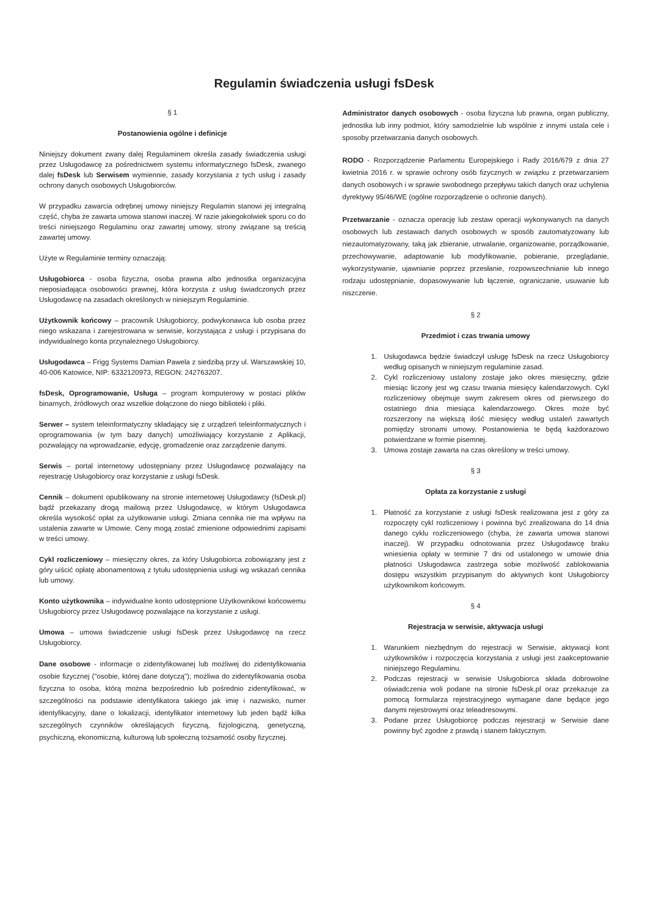Regulamin świadczenia usługi fsDesk
§ 1
Postanowienia ogólne i definicje
Niniejszy dokument zwany dalej Regulaminem określa zasady świadczenia usługi przez Usługodawcę za pośrednictwem systemu informatycznego fsDesk, zwanego dalej fsDesk lub Serwisem wymiennie, zasady korzystania z tych usług i zasady ochrony danych osobowych Usługobiorców.
W przypadku zawarcia odrębnej umowy niniejszy Regulamin stanowi jej integralną część, chyba że zawarta umowa stanowi inaczej. W razie jakiegokolwiek sporu co do treści niniejszego Regulaminu oraz zawartej umowy, strony związane są treścią zawartej umowy.
Użyte w Regulaminie terminy oznaczają:
Usługobiorca - osoba fizyczna, osoba prawna albo jednostka organizacyjna nieposiadająca osobowości prawnej, która korzysta z usług świadczonych przez Usługodawcę na zasadach określonych w niniejszym Regulaminie.
Użytkownik końcowy – pracownik Usługobiorcy, podwykonawca lub osoba przez niego wskazana i zarejestrowana w serwisie, korzystająca z usługi i przypisana do indywidualnego konta przynależnego Usługobiorcy.
Usługodawca – Frigg Systems Damian Pawela z siedzibą przy ul. Warszawskiej 10, 40-006 Katowice, NIP: 6332120973, REGON: 242763207.
fsDesk, Oprogramowanie, Usługa – program komputerowy w postaci plików binarnych, źródłowych oraz wszelkie dołączone do niego biblioteki i pliki.
Serwer – system teleinformatyczny składający się z urządzeń teleinformatycznych i oprogramowania (w tym bazy danych) umożliwiający korzystanie z Aplikacji, pozwalający na wprowadzanie, edycję, gromadzenie oraz zarządzenie danymi.
Serwis – portal internetowy udostępniany przez Usługodawcę pozwalający na rejestrację Usługobiorcy oraz korzystanie z usługi fsDesk.
Cennik – dokument opublikowany na stronie internetowej Usługodawcy (fsDesk.pl) bądź przekazany drogą mailową przez Usługodawcę, w którym Usługodawca określa wysokość opłat za użytkowanie usługi. Zmiana cennika nie ma wpływu na ustalenia zawarte w Umowie. Ceny mogą zostać zmienione odpowiednimi zapisami w treści umowy.
Cykl rozliczeniowy – miesięczny okres, za który Usługobiorca zobowiązany jest z góry uiścić opłatę abonamentową z tytułu udostępnienia usługi wg wskazań cennika lub umowy.
Konto użytkownika – indywidualne konto udostępnione Użytkownikowi końcowemu Usługobiorcy przez Usługodawcę pozwalające na korzystanie z usługi.
Umowa – umowa świadczenie usługi fsDesk przez Usługodawcę na rzecz Usługobiorcy.
Dane osobowe - informacje o zidentyfikowanej lub możliwej do zidentyfikowania osobie fizycznej ("osobie, której dane dotyczą"); możliwa do zidentyfikowania osoba fizyczna to osoba, którą można bezpośrednio lub pośrednio zidentyfikować, w szczególności na podstawie identyfikatora takiego jak imię i nazwisko, numer identyfikacyjny, dane o lokalizacji, identyfikator internetowy lub jeden bądź kilka szczególnych czynników określających fizyczną, fizjologiczną, genetyczną, psychiczną, ekonomiczną, kulturową lub społeczną tożsamość osoby fizycznej.
Administrator danych osobowych - osoba fizyczna lub prawna, organ publiczny, jednostka lub inny podmiot, który samodzielnie lub wspólnie z innymi ustala cele i sposoby przetwarzania danych osobowych.
RODO - Rozporządzenie Parlamentu Europejskiego i Rady 2016/679 z dnia 27 kwietnia 2016 r. w sprawie ochrony osób fizycznych w związku z przetwarzaniem danych osobowych i w sprawie swobodnego przepływu takich danych oraz uchylenia dyrektywy 95/46/WE (ogólne rozporządzenie o ochronie danych).
Przetwarzanie - oznacza operację lub zestaw operacji wykonywanych na danych osobowych lub zestawach danych osobowych w sposób zautomatyzowany lub niezautomatyzowany, taką jak zbieranie, utrwalanie, organizowanie, porządkowanie, przechowywanie, adaptowanie lub modyfikowanie, pobieranie, przeglądanie, wykorzystywanie, ujawnianie poprzez przesłanie, rozpowszechnianie lub innego rodzaju udostępnianie, dopasowywanie lub łączenie, ograniczanie, usuwanie lub niszczenie.
§ 2
Przedmiot i czas trwania umowy
1. Usługodawca będzie świadczył usługę fsDesk na rzecz Usługobiorcy według opisanych w niniejszym regulaminie zasad.
2. Cykl rozliczeniowy ustalony zostaje jako okres miesięczny, gdzie miesiąc liczony jest wg czasu trwania miesięcy kalendarzowych. Cykl rozliczeniowy obejmuje swym zakresem okres od pierwszego do ostatniego dnia miesiąca kalendarzowego. Okres może być rozszerzony na większą ilość miesięcy według ustaleń zawartych pomiędzy stronami umowy. Postanowienia te będą każdorazowo potwierdzane w formie pisemnej.
3. Umowa zostaje zawarta na czas określony w treści umowy.
§ 3
Opłata za korzystanie z usługi
1. Płatność za korzystanie z usługi fsDesk realizowana jest z góry za rozpoczęty cykl rozliczeniowy i powinna być zrealizowana do 14 dnia danego cyklu rozliczeniowego (chyba, że zawarta umowa stanowi inaczej). W przypadku odnotowania przez Usługodawcę braku wniesienia opłaty w terminie 7 dni od ustalonego w umowie dnia płatności Usługodawca zastrzega sobie możliwość zablokowania dostępu wszystkim przypisanym do aktywnych kont Usługobiorcy użytkownikom końcowym.
§ 4
Rejestracja w serwisie, aktywacja usługi
1. Warunkiem niezbędnym do rejestracji w Serwisie, aktywacji kont użytkowników i rozpoczęcia korzystania z usługi jest zaakceptowanie niniejszego Regulaminu.
2. Podczas rejestracji w serwisie Usługobiorca składa dobrowolne oświadczenia woli podane na stronie fsDesk.pl oraz przekazuje za pomocą formularza rejestracyjnego wymagane dane będące jego danymi rejestrowymi oraz teleadresowymi.
3. Podane przez Usługobiorcę podczas rejestracji w Serwisie dane powinny być zgodne z prawdą i stanem faktycznym.